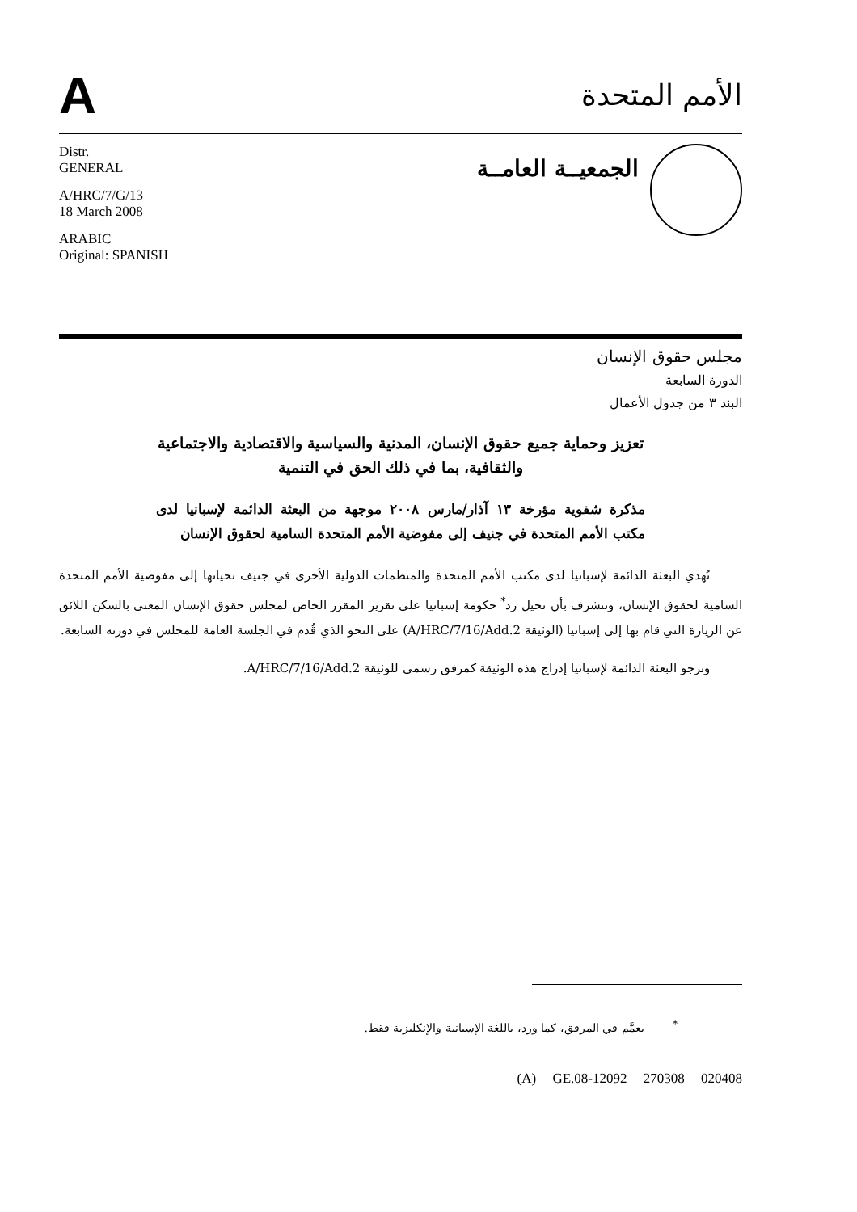A
الأمم المتحدة
Distr.
GENERAL
A/HRC/7/G/13
18 March 2008
ARABIC
Original: SPANISH
الجمعيــة العامــة
مجلس حقوق الإنسان
الدورة السابعة
البند ٣ من جدول الأعمال
تعزيز وحماية جميع حقوق الإنسان، المدنية والسياسية والاقتصادية والاجتماعية والثقافية، بما في ذلك الحق في التنمية
مذكرة شفوية مؤرخة ١٣ آذار/مارس ٢٠٠٨ موجهة من البعثة الدائمة لإسبانيا لدى مكتب الأمم المتحدة في جنيف إلى مفوضية الأمم المتحدة السامية لحقوق الإنسان
تُهدي البعثة الدائمة لإسبانيا لدى مكتب الأمم المتحدة والمنظمات الدولية الأخرى في جنيف تحياتها إلى مفوضية الأمم المتحدة السامية لحقوق الإنسان، وتتشرف بأن تحيل رد<sup>*</sup> حكومة إسبانيا على تقرير المقرر الخاص لمجلس حقوق الإنسان المعني بالسكن اللائق عن الزيارة التي قام بها إلى إسبانيا (الوثيقة A/HRC/7/16/Add.2) على النحو الذي قُدم في الجلسة العامة للمجلس في دورته السابعة.
وترجو البعثة الدائمة لإسبانيا إدراج هذه الوثيقة كمرفق رسمي للوثيقة A/HRC/7/16/Add.2.
<sup>*</sup> يعمَّم في المرفق، كما ورد، باللغة الإسبانية والإنكليزية فقط.
(A) GE.08-12092 270308 020408